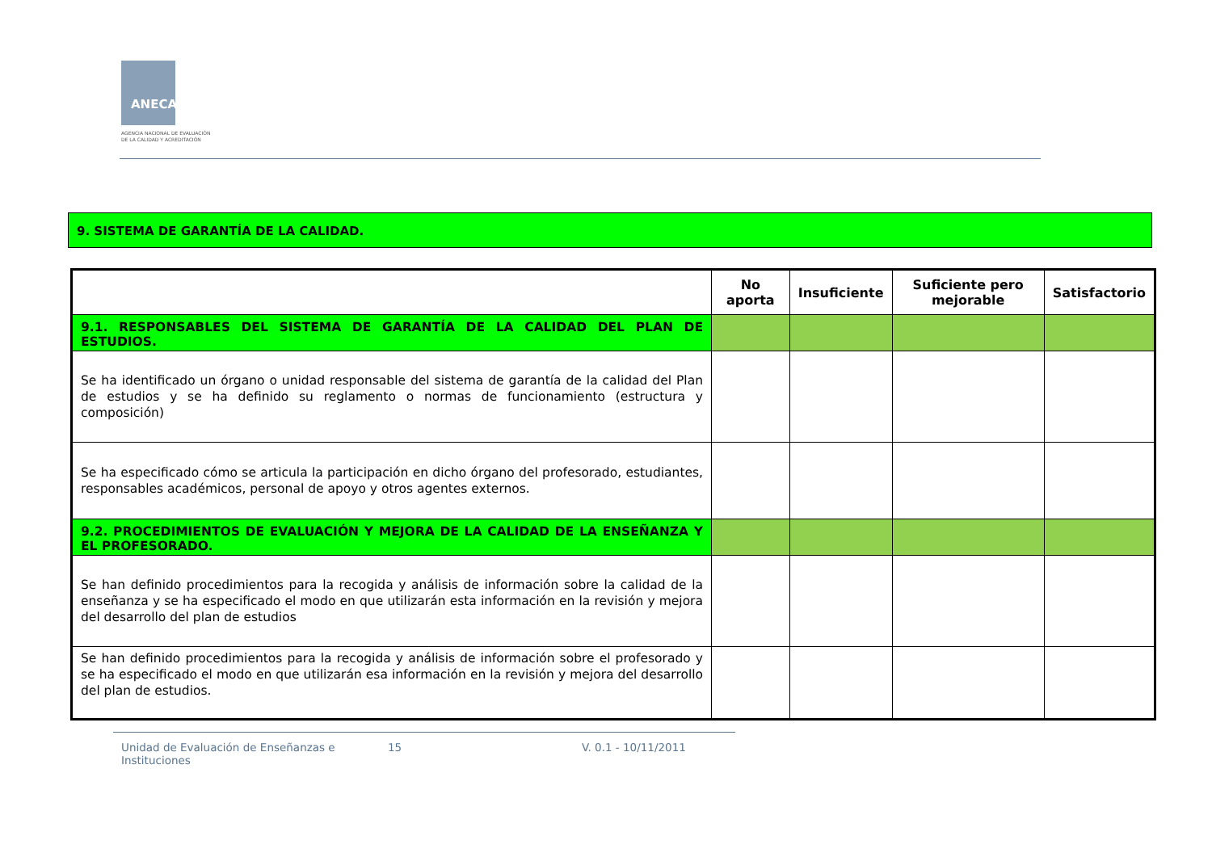ANECA
AGENCIA NACIONAL DE EVALUACIÓN
DE LA CALIDAD Y ACREDITACIÓN
9. SISTEMA DE GARANTÍA DE LA CALIDAD.
| | No aporta | Insuficiente | Suficiente pero mejorable | Satisfactorio |
| --- | --- | --- | --- | --- |
| 9.1. RESPONSABLES DEL SISTEMA DE GARANTÍA DE LA CALIDAD DEL PLAN DE ESTUDIOS. | | | | |
| Se ha identificado un órgano o unidad responsable del sistema de garantía de la calidad del Plan de estudios y se ha definido su reglamento o normas de funcionamiento (estructura y composición) | | | | |
| Se ha especificado cómo se articula la participación en dicho órgano del profesorado, estudiantes, responsables académicos, personal de apoyo y otros agentes externos. | | | | |
| 9.2. PROCEDIMIENTOS DE EVALUACIÓN Y MEJORA DE LA CALIDAD DE LA ENSEÑANZA Y EL PROFESORADO. | | | | |
| Se han definido procedimientos para la recogida y análisis de información sobre la calidad de la enseñanza y se ha especificado el modo en que utilizarán esta información en la revisión y mejora del desarrollo del plan de estudios | | | | |
| Se han definido procedimientos para la recogida y análisis de información sobre el profesorado y se ha especificado el modo en que utilizarán esa información en la revisión y mejora del desarrollo del plan de estudios. | | | | |
Unidad de Evaluación de Enseñanzas e Instituciones
15 V. 0.1 - 10/11/2011